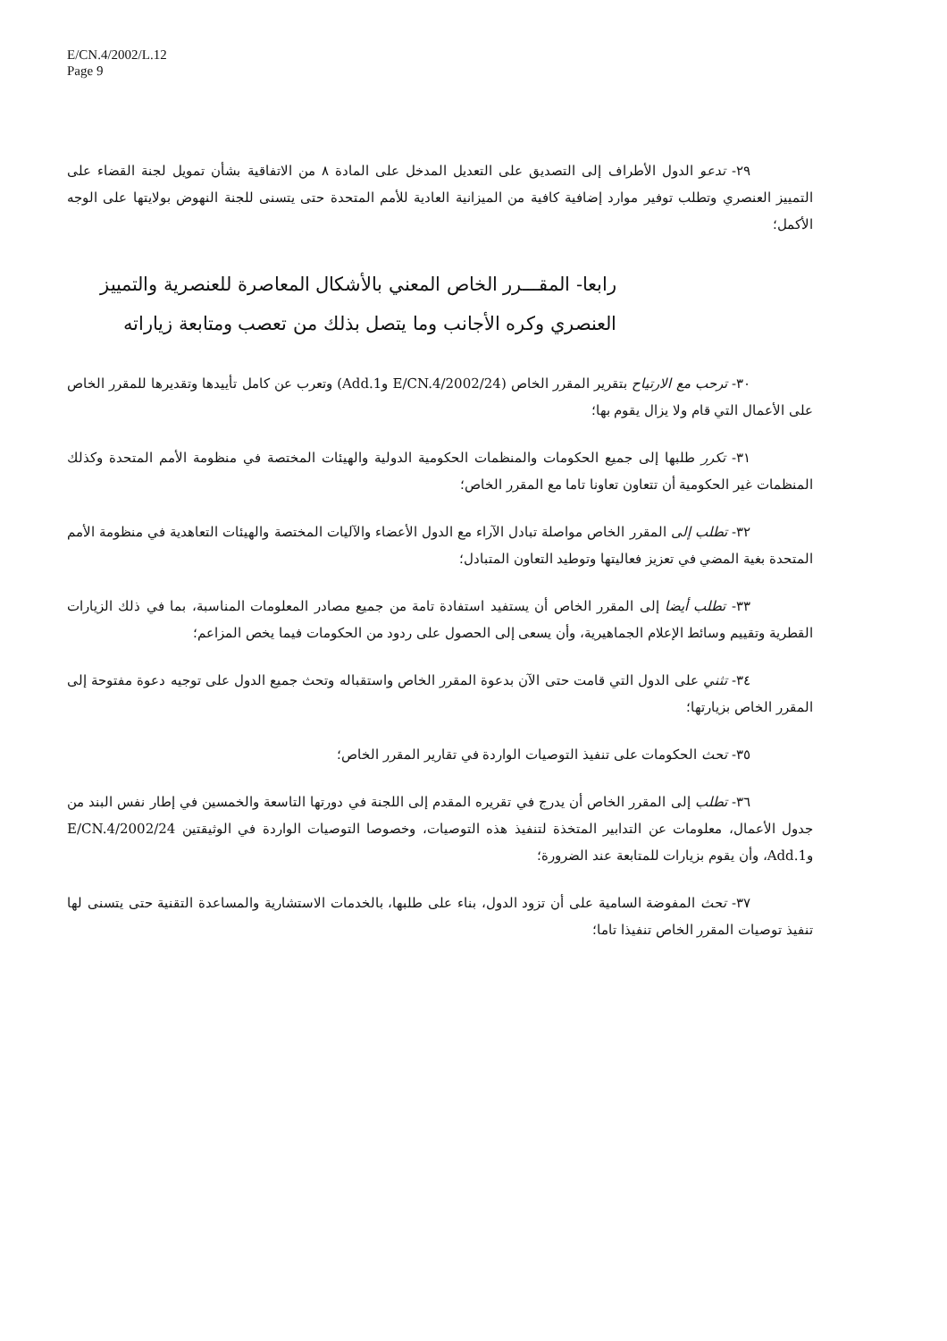E/CN.4/2002/L.12
Page 9
٢٩- تدعو الدول الأطراف إلى التصديق على التعديل المدخل على المادة ٨ من الاتفاقية بشأن تمويل لجنة القضاء على التمييز العنصري وتطلب توفير موارد إضافية كافية من الميزانية العادية للأمم المتحدة حتى يتسنى للجنة النهوض بولايتها على الوجه الأكمل؛
رابعا- المقـــرر الخاص المعني بالأشكال المعاصرة للعنصرية والتمييز العنصري وكره الأجانب وما يتصل بذلك من تعصب ومتابعة زياراته
٣٠- ترحب مع الارتياح بتقرير المقرر الخاص (E/CN.4/2002/24 وAdd.1) وتعرب عن كامل تأييدها وتقديرها للمقرر الخاص على الأعمال التي قام ولا يزال يقوم بها؛
٣١- تكرر طلبها إلى جميع الحكومات والمنظمات الحكومية الدولية والهيئات المختصة في منظومة الأمم المتحدة وكذلك المنظمات غير الحكومية أن تتعاون تعاونا تاما مع المقرر الخاص؛
٣٢- تطلب إلى المقرر الخاص مواصلة تبادل الآراء مع الدول الأعضاء والآليات المختصة والهيئات التعاهدية في منظومة الأمم المتحدة بغية المضي في تعزيز فعاليتها وتوطيد التعاون المتبادل؛
٣٣- تطلب أيضا إلى المقرر الخاص أن يستفيد استفادة تامة من جميع مصادر المعلومات المناسبة، بما في ذلك الزيارات القطرية وتقييم وسائط الإعلام الجماهيرية، وأن يسعى إلى الحصول على ردود من الحكومات فيما يخص المزاعم؛
٣٤- تثني على الدول التي قامت حتى الآن بدعوة المقرر الخاص واستقباله وتحث جميع الدول على توجيه دعوة مفتوحة إلى المقرر الخاص بزيارتها؛
٣٥- تحث الحكومات على تنفيذ التوصيات الواردة في تقارير المقرر الخاص؛
٣٦- تطلب إلى المقرر الخاص أن يدرج في تقريره المقدم إلى اللجنة في دورتها التاسعة والخمسين في إطار نفس البند من جدول الأعمال، معلومات عن التدابير المتخذة لتنفيذ هذه التوصيات، وخصوصا التوصيات الواردة في الوثيقتين E/CN.4/2002/24 وAdd.1، وأن يقوم بزيارات للمتابعة عند الضرورة؛
٣٧- تحث المفوضة السامية على أن تزود الدول، بناء على طلبها، بالخدمات الاستشارية والمساعدة التقنية حتى يتسنى لها تنفيذ توصيات المقرر الخاص تنفيذا تاما؛